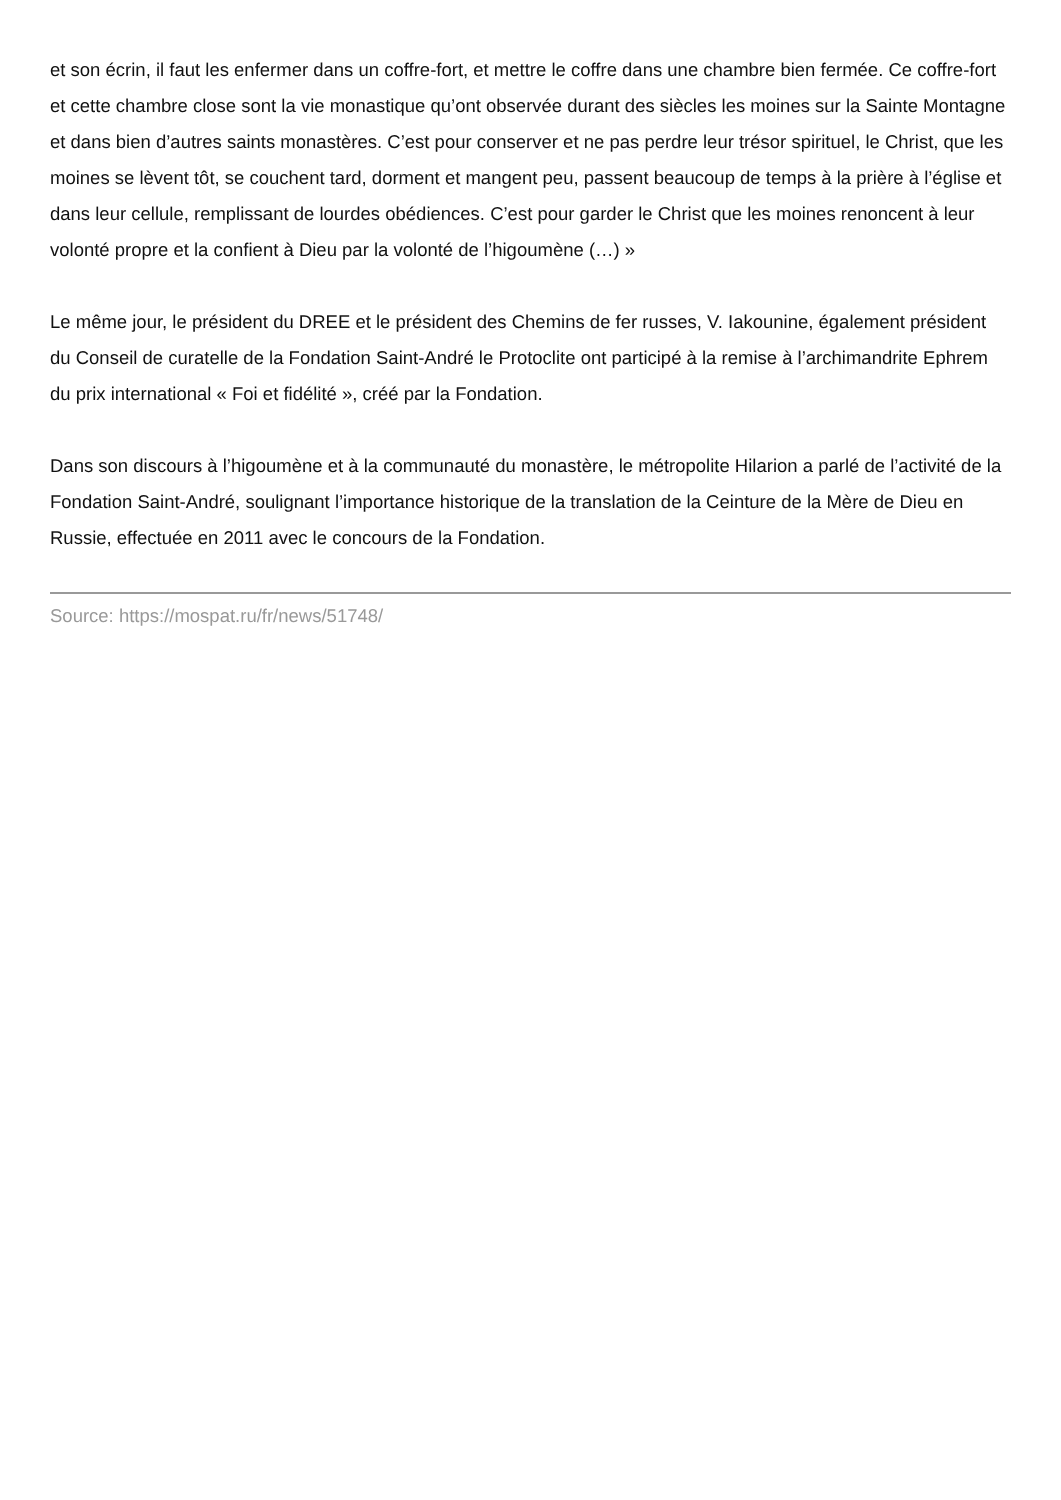et son écrin, il faut les enfermer dans un coffre-fort, et mettre le coffre dans une chambre bien fermée. Ce coffre-fort et cette chambre close sont la vie monastique qu’ont observée durant des siècles les moines sur la Sainte Montagne et dans bien d’autres saints monastères. C’est pour conserver et ne pas perdre leur trésor spirituel, le Christ, que les moines se lèvent tôt, se couchent tard, dorment et mangent peu, passent beaucoup de temps à la prière à l’église et dans leur cellule, remplissant de lourdes obédiences. C’est pour garder le Christ que les moines renoncent à leur volonté propre et la confient à Dieu par la volonté de l’higoumène (…) »
Le même jour, le président du DREE et le président des Chemins de fer russes, V. Iakounine, également président du Conseil de curatelle de la Fondation Saint-André le Protoclite ont participé à la remise à l’archimandrite Ephrem du prix international « Foi et fidélité », créé par la Fondation.
Dans son discours à l’higoumène et à la communauté du monastère, le métropolite Hilarion a parlé de l’activité de la Fondation Saint-André, soulignant l’importance historique de la translation de la Ceinture de la Mère de Dieu en Russie, effectuée en 2011 avec le concours de la Fondation.
Source: https://mospat.ru/fr/news/51748/